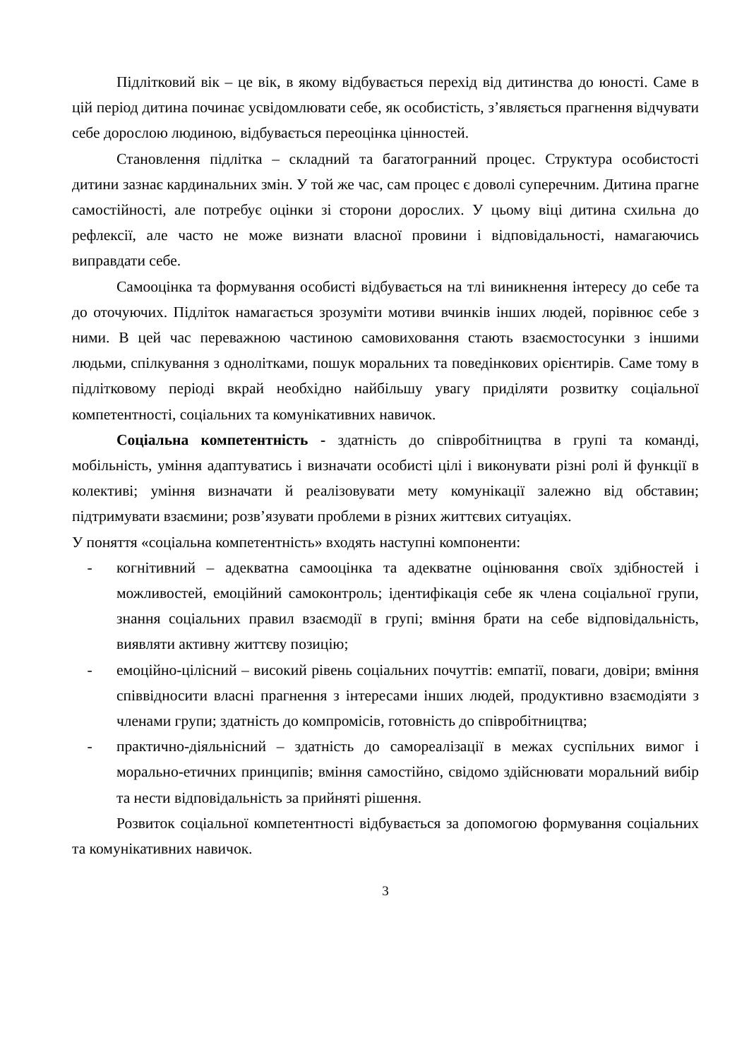Підлітковий вік – це вік, в якому відбувається перехід від дитинства до юності. Саме в цій період дитина починає усвідомлювати себе, як особистість, з’являється прагнення відчувати себе дорослою людиною, відбувається переоцінка цінностей.
Становлення підлітка – складний та багатогранний процес. Структура особистості дитини зазнає кардинальних змін. У той же час, сам процес є доволі суперечним. Дитина прагне самостійності, але потребує оцінки зі сторони дорослих. У цьому віці дитина схильна до рефлексії, але часто не може визнати власної провини і відповідальності, намагаючись виправдати себе.
Самооцінка та формування особисті відбувається на тлі виникнення інтересу до себе та до оточуючих. Підліток намагається зрозуміти мотиви вчинків інших людей, порівнює себе з ними. В цей час переважною частиною самовиховання стають взаємостосунки з іншими людьми, спілкування з однолітками, пошук моральних та поведінкових орієнтирів. Саме тому в підлітковому періоді вкрай необхідно найбільшу увагу приділяти розвитку соціальної компетентності, соціальних та комунікативних навичок.
Соціальна компетентність - здатність до співробітництва в групі та команді, мобільність, уміння адаптуватись і визначати особисті цілі і виконувати різні ролі й функції в колективі; уміння визначати й реалізовувати мету комунікації залежно від обставин; підтримувати взаємини; розв’язувати проблеми в різних життєвих ситуаціях.
У поняття «соціальна компетентність» входять наступні компоненти:
- когнітивний – адекватна самооцінка та адекватне оцінювання своїх здібностей і можливостей, емоційний самоконтроль; ідентифікація себе як члена соціальної групи, знання соціальних правил взаємодії в групі; вміння брати на себе відповідальність, виявляти активну життєву позицію;
- емоційно-цілісний – високий рівень соціальних почуттів: емпатії, поваги, довіри; вміння співвідносити власні прагнення з інтересами інших людей, продуктивно взаємодіяти з членами групи; здатність до компромісів, готовність до співробітництва;
- практично-діяльнісний – здатність до самореалізації в межах суспільних вимог і морально-етичних принципів; вміння самостійно, свідомо здійснювати моральний вибір та нести відповідальність за прийняті рішення.
Розвиток соціальної компетентності відбувається за допомогою формування соціальних та комунікативних навичок.
3